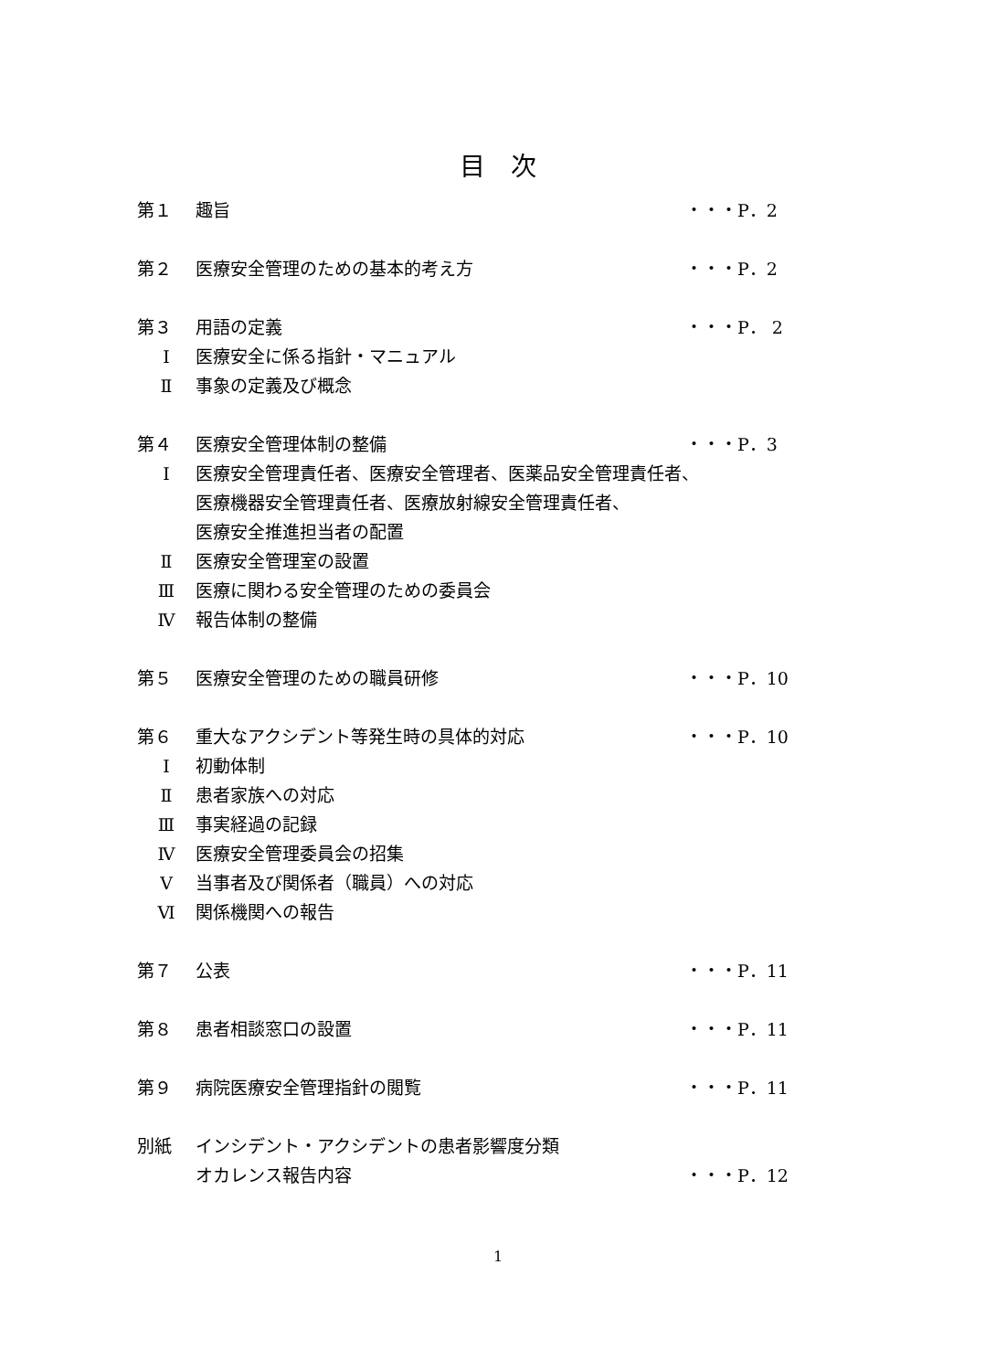目　次
第１ 趣旨 ・・・P．2
第２ 医療安全管理のための基本的考え方 ・・・P．2
第３ 用語の定義 ・・・P． 2
Ⅰ 医療安全に係る指針・マニュアル
Ⅱ 事象の定義及び概念
第４ 医療安全管理体制の整備 ・・・P．3
Ⅰ 医療安全管理責任者、医療安全管理者、医薬品安全管理責任者、
医療機器安全管理責任者、医療放射線安全管理責任者、
医療安全推進担当者の配置
Ⅱ 医療安全管理室の設置
Ⅲ 医療に関わる安全管理のための委員会
Ⅳ 報告体制の整備
第５ 医療安全管理のための職員研修 ・・・P．10
第６ 重大なアクシデント等発生時の具体的対応 ・・・P．10
Ⅰ 初動体制
Ⅱ 患者家族への対応
Ⅲ 事実経過の記録
Ⅳ 医療安全管理委員会の招集
Ⅴ 当事者及び関係者（職員）への対応
Ⅵ 関係機関への報告
第７ 公表 ・・・P．11
第８ 患者相談窓口の設置 ・・・P．11
第９ 病院医療安全管理指針の閲覧 ・・・P．11
別紙 インシデント・アクシデントの患者影響度分類
オカレンス報告内容 ・・・P．12
1